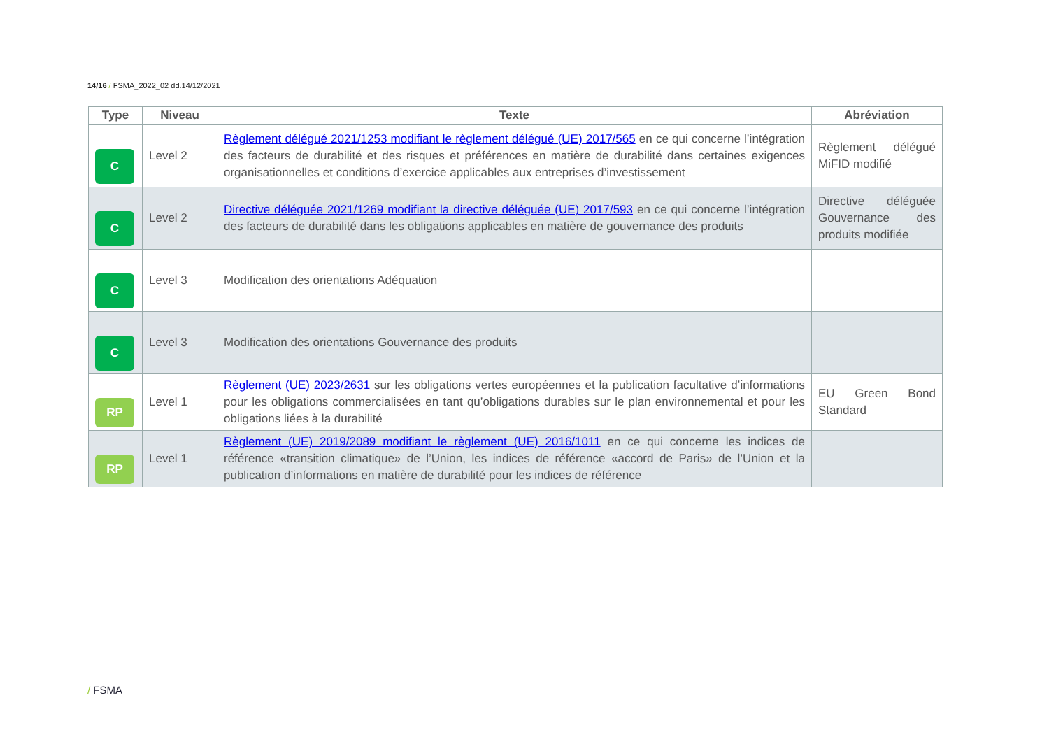14/16 / FSMA_2022_02 dd.14/12/2021
| Type | Niveau | Texte | Abréviation |
| --- | --- | --- | --- |
| C | Level 2 | Règlement délégué 2021/1253 modifiant le règlement délégué (UE) 2017/565 en ce qui concerne l’intégration des facteurs de durabilité et des risques et préférences en matière de durabilité dans certaines exigences organisationnelles et conditions d’exercice applicables aux entreprises d’investissement | Règlement délégué MiFID modifié |
| C | Level 2 | Directive déléguée 2021/1269 modifiant la directive déléguée (UE) 2017/593 en ce qui concerne l’intégration des facteurs de durabilité dans les obligations applicables en matière de gouvernance des produits | Directive déléguée Gouvernance des produits modifiée |
| C | Level 3 | Modification des orientations Adéquation | |
| C | Level 3 | Modification des orientations Gouvernance des produits | |
| RP | Level 1 | Règlement (UE) 2023/2631 sur les obligations vertes européennes et la publication facultative d’informations pour les obligations commercialisées en tant qu’obligations durables sur le plan environnemental et pour les obligations liées à la durabilité | EU Green Bond Standard |
| RP | Level 1 | Règlement (UE) 2019/2089 modifiant le règlement (UE) 2016/1011 en ce qui concerne les indices de référence «transition climatique» de l’Union, les indices de référence «accord de Paris» de l’Union et la publication d’informations en matière de durabilité pour les indices de référence | |
/ FSMA